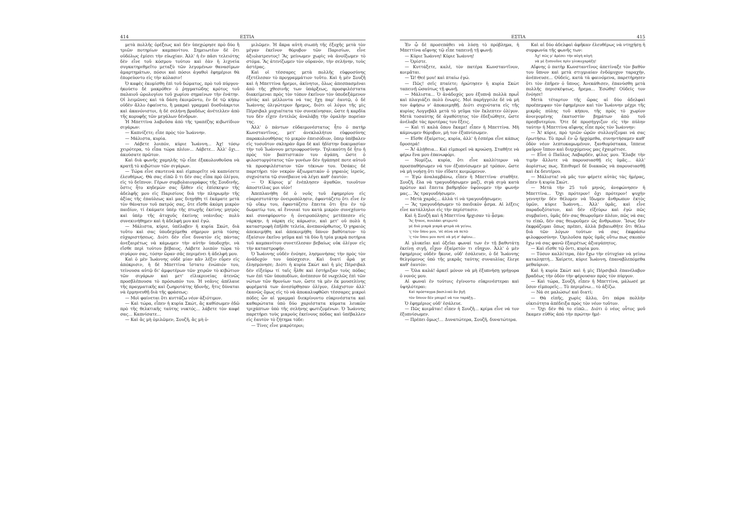414 ΕΣΤΙΑ
μετὰ πολλῆς ὀρέξεως καὶ δὲν ὑπεχώρησε πρὸ δύο ἢ τριῶν ποτηρίων καμπανίτου. Σημειωτέον δὲ ὅτι οὐδόλως ἐμίσει τὴν εὐωχίαν. Ἀλλ' ἡ ἐν πᾶσι τελειότης δὲν εἶνε τοῦ κόσμου τούτου καὶ ἐὰν ἡ λιχνεία συγκατηριθμεῖτο μεταξὺ τῶν λεγομένων θανασίμων ἁμαρτημάτων, πόσοι καὶ πόσοι ἀγαθοὶ ἐφημέριοι θὰ ἐπορεύοντο εἰς τὴν κόλασιν!
Ὁ καφὲς ἐκομίσθη ἐπὶ τοῦ δώματος, πρὸ τοῦ πύργου· ἠκούετο δὲ μακρόθεν ὁ ῥηγματώδης κρότος τοῦ παλαιοῦ ὡρολογίου τοῦ χωρίου σημαίνων τὴν ἐνάτην. Οἱ λειμῶνες καὶ τὰ δάση ἐκοιμῶντο, ἐν δὲ τῷ κήπῳ οὐδὲν ἄλλο ἐφαίνετο, ἢ μακραὶ γραμμαὶ δυσδιάκριτοι καὶ ἀκανόνιστοι, ἡ δὲ σελήνη βραδέως ἀνέτελλεν ἀπὸ τῆς κορυφῆς τῶν μεγάλων δένδρων.
Ἡ Μπεττίνα λαβοῦσα ἀπὸ τῆς τραπέζης κιβωτίδιον σιγάρων:
— Καπνίζετε; εἶπε πρὸς τὸν Ἰωάννην.
— Μάλιστα, κυρία.
— Λάβετε λοιπόν, κύριε Ἰωάννη... Ἀχ! τόσῳ χειρότερα, τὸ εἶπα τώρα πλέον... Λάβετε... Ἀλλ' ὄχι... ἀκούσατε πρῶτον.
Καὶ διὰ φωνῆς χαμηλῆς τῷ εἶπε ἐξακολουθοῦσα νὰ κρατῇ τὸ κιβώτιον τῶν σιγάρων.
— Τώρα εἶνε σκοτεινὰ καὶ εἰμπορεῖτε νὰ καπνίσετε ἐλευθέρως. Θὰ σας εἰπῶ ὅ τι δὲν σας εἶπα πρὸ ὀλίγου, εἰς τὸ δεῖπνον. Γέρων συμβολαιογράφος τῆς Σουδινῆς, ὅστις ἦτο κηδεμὼν σας ἦλθεν εἰς ἐπίσκεψιν τῆς ἀδελφῆς μου εἰς Παρισίους διὰ τὴν πληρωμὴν τῆς ἀξίας τῆς ἐπαύλεως καὶ μας διηγήθη τί ἐκάματε μετὰ τὸν θάνατον τοῦ πατρός σας, ὅτε εἴσθε ἀκόμη μικρὸν παιδίον, τί ἐκάματε ὑπὲρ τῆς πτωχῆς ἐκείνης μητρὸς καὶ ὑπὲρ τῆς ἀτυχοῦς ἐκείνης νεάνιδος· πολὺ συνεκινήθημεν καὶ ἡ ἀδελφή μου καὶ ἐγώ.
— Μάλιστα, κύριε, ὑπέλαβεν ἡ κυρία Σκώτ, διὰ τοῦτο καὶ σας ὑποδεχόμεθα σήμερον μετὰ τόσης εὐχαριστήσεως. Διότι δὲν εἶνε δυνατὸν εἰς πάντας ἀνεξαιρέτως νὰ κάμωμεν τὴν αὐτὴν ὑποδοχήν, νὰ εἴσθε περὶ τούτου βέβαιος. Λάβετε λοιπὸν τώρα τὸ σιγάρον σας, τόσην ὥραν σᾶς περιμένει ἡ ἀδελφή μου.
Καὶ ὁ μὲν Ἰωάννης οὐδὲ μίαν κἂν λέξιν εὗρεν εἰς ἀπόκρισιν, ἡ δὲ Μπεττίνα ἵστατο ἐνώπιόν του, τείνουσα αὐτῷ δι' ἀμφοτέρων τῶν χειρῶν τὸ κιβώτιον τῶν σιγάρων καὶ μετ' εἰλικρινείας ἀτενῶς προσβλέπουσα τὸ πρόσωπόν του. Ἡ νεᾶνις ἀπέλαυε τῆς πραγματικῆς καὶ ζωηροτάτης ἡδονῆς, ἥτις δύναται νὰ ἑρμηνευθῇ διὰ τῆς φράσεως:
— Μοὶ φαίνεται ὅτι κυττάζω νέον ἀξιότιμον.
— Καὶ τώρα, εἶπεν ἡ κυρία Σκώτ, ἂς καθίσωμεν ἐδῶ πρὸ τῆς θελκτικῆς ταύτης νυκτός... λάβετε τὸν καφέ σας... Καπνίσατε...
— Καὶ ἂς μὴ ὁμιλῶμεν, Σουζῆ, ἂς μὴ ὁ-
μιλῶμεν. Ἡ ἄκρα αὐτὴ σιωπὴ τῆς ἐξοχῆς μετὰ τὸν μέγαν ἐκεῖνον θόρυβον τῶν Παρισίων, εἶνε ἀξιολατρευτος! Ἂς μείνωμεν χωρὶς νὰ ἀνοίξωμεν τὸ στόμα. Ἂς ἀτενίζωμεν τὸν οὐρανόν, τὴν σελήνην, τοὺς ἀστέρας.
Καὶ οἱ τέσσαρες μετὰ πολλῆς εὐφροσύνης ἐξετέλεσαν τὸ προγραμμάτιον τοῦτο. Καὶ ἡ μὲν Σουζῆ καὶ ἡ Μπεττίνα ἤρεμοι, ἀκίνητοι, ὅλως ἀπεσπασμέναι ἀπὸ τῆς χθεσινῆς των ὑπάρξεως, προσφιλέστατα διακείμεναι πρὸς τὸν τόπον ἐκεῖνον τὸν ὑποδεξάμενον αὐτὰς καὶ μέλλοντα νά τας ἔχῃ παρ' ἑαυτῷ, ὁ δὲ Ἰωάννης ὀλιγώτερον ἤρεμος, διότι οἱ λόγοι τῆς μὶς Πέρσιβαλ μυχιαίτατα τὸν συνεκίνησαν, ὥστε ἡ καρδία του δὲν εἶχεν ἐντελῶς ἀναλάβῃ τὴν ὁμαλὴν πορείαν της.
Ἀλλ' ὁ πάντων εὐδαιμονέστατος ἦτο ὁ πατὴρ Κωνσταντῖνος, μετ' ἀνεκλαλήτου εὐφροσύνης παρακολουθήσας τὸ μικρὸν ἐπεισόδιον, ὅπερ ὑπέβαλεν εἰς τοσοῦτον σκληρὰν ἅμα δὲ καὶ ἡδίστην δοκιμασίαν τὴν τοῦ Ἰωάννου μετριοφροσύνην. Τηλικαύτη δὲ ἦτο ἡ πρὸς τὸν βαπτιστικόν του ἀγάπη, ὥστε ὁ φιλοστοργότατος τῶν γονέων δὲν ἠγάπησέ ποτε αὐτοῦ τὰ προσφιλέστατον τῶν τέκνων του. Ὁσάκις δὲ παρετήρει τὸν νεκρὸν ἀξιωματικὸν ὁ γηραιὸς ἱερεύς, συχνότατα τῷ συνέβαινε νὰ λέγει καθ' ἑαυτόν:
— Ὁ Κύριος μ' ἐνέπλησεν ἀγαθῶν, τοιοῦτον ἀποστείλας μοι υἱόν!
Ἀπεπλανήθη δὲ ὁ νοῦς τοῦ ἐφημερίου εἰς εὐαρεστοτάτην ὀνειροπόλησιν, ἐφαντάζετο ὅτι εἶνε ἐν τῷ οἴκῳ του, ἐφαντάζετο ἔπειτα ὅτι ἦτο ἐν τῷ δωματίῳ του, αἱ ἔννοιαί του κατὰ μικρὸν συνεχέοντο καὶ συνεφύροντο· ἡ ὀνειροπόλησις μετέπεσεν εἰς νάρκην, ἡ νάρκη εἰς κάρωσιν, καὶ μετ' οὐ πολὺ ἡ καταστροφὴ ἐπῆλθε τελεία, ἀνεπανόρθωτος. Ὁ γηραιὸς ἀπεκοιμήθη καὶ ἀπεκοιμήθη ὕπνον βαθύτατον· τὸ ἐξαίσιον ἐκεῖνο γεῦμα καὶ τὰ δύο ἢ τρία μικρὰ ποτήρια τοῦ καμπανίτου συνετέλεσαν βεβαίως οὐκ ὀλίγον εἰς τὴν καταστροφήν.
Ὁ Ἰωάννης οὐδὲν ἐνόησε, λησμονήσας τὴν πρὸς τὸν ἀνάδοχόν του ὑπόσχεσιν. Καὶ διατί ἆρά γε ἐλησμόνησε; Διότι ἡ κυρία Σκὼτ καὶ ἡ μὶς Πέρσιβαλ δὲν εἰξεύρω τί ταῖς ἦλθε καὶ ἐστήριξαν τοὺς πόδας των ἐπὶ τῶν ὑποποδίων, ἀνέπεσον δὲ νωχελῶς ἐπὶ τῶν νώτων τῶν θρονίων των, ὥστε τὰ μὲν ἐκ μουσελίνης φορέματά των ἀνεσύρθησαν ὀλίγον, ἐλάχιστον ἀλλ' ἐκανῶς ὅμως εἰς τὸ νὰ ἀποκαλυφθῶσι τέσσαρες μικροὶ πόδες ὧν αἱ γραμμαὶ διεκρίνοντο εὐκρινέστατα καὶ καθαρώτατα ὑπὸ δύο χαριέστατα κύματα λευκῶν τριχάπτων ὑπὸ τῆς σελήνης φωτιζομένων. Ὁ Ἰωάννης παρετήρει τοὺς μικροὺς ἐκείνους πόδας καὶ ὑπέβαλλεν εἰς ἑαυτὸν τὸ ζήτημα τόδε:
— Τίνες εἶνε μικρότεροι;
ΕΣΤΙΑ 415
Ἐν ᾧ δὲ προσεπάθει νὰ λύσῃ τὸ πρόβλημα, ἡ Μπεττίνα αἴφνης τῷ εἶπε ταπεινῇ τῇ φωνῇ:
— Κύριε Ἰωάννη! Κύριε Ἰωάννη!
— Ὁρίστε.
— Κυττάξετε, καλέ, τὸν πατέρα Κωνσταντῖνον, κοιμᾶται.
— Ὤ! Θεέ μου! καὶ πταίω ἐγώ.
— Πῶς! σεῖς πταίετε; ἠρώτησεν ἡ κυρία Σκὼτ ταπεινῇ ὡσαύτως τῇ φωνῇ.
— Μάλιστα... Ὁ ἀνάδοχός μου ἐξυπνᾷ πολλὰ πρωῒ καὶ πλαγιάζει πολὺ ἐνωρίς. Μοὶ παρήγγειλε δὲ νὰ μή τον ἀφήσω ν' ἀποκοιμηθῇ. Διότι συχνότατα εἰς τῆς κυρίας Λογγεβὰλ μετὰ τὸ γεῦμα τὸν ἔκλεπτεν ὀλίγον. Μετὰ τοσαύτης δὲ ἀγαθότητος τὸν ἐδεξιώθητε, ὥστε ἀνέλαβε τὰς προτέρας του ἕξεις.
— Καὶ τί καλὰ ὅπου ἔκαμε! εἶπεν ἡ Μπεττίνα. Μὴ κάμνωμεν θόρυβον, μή τον ἐξυπνίσωμεν.
— Εἴσθε ἐξαίρετος, κυρία, ἀλλ' ἡ ἑσπέρα εἶνε κάπως δροσερά!
— Ἄ! ἀλήθεια... Καὶ εἰμπορεῖ νὰ κρυώσῃ. Σταθῆτε νὰ φέρω ἕνα μου ἐπανωφόρι.
— Νομίζω, κυρία, ὅτι εἶνε καλλίτερον νὰ προσπαθήσωμεν νά τον ἐξυπνίσωμεν μὲ τρόπον, ὥστε νὰ μὴ νοήσῃ ὅτι τὸν εἴδατε κοιμώμενον.
— Ἐγὼ ἀναλαμβάνω, εἶπεν ἡ Μπεττίνα· σταθῆτε. Σουζῆ, ἔλα νὰ τραγουδήσωμεν μαζί, σιγὰ σιγὰ κατὰ πρῶτον καὶ ἔπειτα βαθμηδὸν ὑψόνομεν τὴν φωνήν μας... Ἂς τραγουδήσωμεν.
— Μετὰ χαρᾶς... ἀλλὰ τί νὰ τραγουδήσωμεν;
— Ἂς τραγουδήσωμεν τὸ παιδικὸν ᾆσμα. Αἱ λέξεις εἶνε κατάλληλοι εἰς τὴν περίστασιν.
Καὶ ἡ Σουζῆ καὶ ἡ Μπεττίνα ἤρχισαν τὸ ᾆσμα:
Ἂς ἤτανε, πουλάκι φτερωτό
μὲ δυὸ μικρὰ μικρὰ φτερὰ νὰ γείνω,
'ς τὸν ὕπνο μου, 'σὲ σένα νὰ πετῶ
'ς τὸν ὕπνο μου ποτὲ νὰ μή σ' ἀφίνω...
Αἱ γλυκεῖαι καὶ ὀξεῖαι φωναί των ἐν τῇ βαθυτάτῃ ἐκείνῃ σιγῇ, εἶχον ἐξαίρετόν τι εὔηχον. Ἀλλ' ὁ μὲν ἐφημέριος οὐδὲν ἤκουε, οὐδ' ἐσάλευεν, ὁ δὲ Ἰωάννης θελγόμενος ὑπὸ τῆς μικρᾶς ταύτης συναυλίας ἔλεγε καθ' ἑαυτόν:
— Ὅλα καλά! ἀρκεῖ μόνον νὰ μὴ ἐξυπνήσῃ γρήγορα ὁ νονός μου.
Αἱ φωναὶ ἐν τούτοις ἐγίνοντο εὐκρινέστεραι καὶ ὑψηλότεραι:
Καὶ πρόσταγμα βασιλικὸ ἂν βγῇ
τὸν ὕπνον δὲν μπορεῖ νά τον ταράξῃ...
Ὁ ἐφημέριος οὐδ' ἐσάλευε.
— Πῶς κοιμᾶται! εἶπεν ἡ Σουζῆ... κρίμα εἶνε νά τον ἐξυπνίσωμεν.
— Πρέπει ὅμως!... Δυνατώτερα, Σουζῆ, δυνατώτερα.
Καὶ αἱ δύο ἀδελφαὶ ἀφῆκαν ἐλευθέρως νὰ ντηχήσῃ ἡ συμφωνία τῆς φωνῆς των:
Ἀχ! πῶς μ' ἀρέσει τὴν αὐγὴ αὐγὴ
νὰ μὲ ξυπνοῦνε πρὶν γλυκοχαράξῃ!
Αἴφνης ὁ πατὴρ Κωνσταντῖνος ἀπετίναξε τὸν βαθύν του ὕπνον καὶ μετὰ στιγμιαίαν ἐνδόμυχον ταραχήν, ἀνέπνευσε... Οὐδείς, κατὰ τὰ φαινόμενα, παρετήρησεν ὅτι τὸν ἐπῆρεν ὁ ὕπνος. Ἀνεκάθισεν, ἐπανύσθη μετὰ πολλῆς περισκέψεως, ἤρεμα... Ἐσώθη! Οὐδείς τον ἐνόησε!
Μετὰ τέταρτον τῆς ὥρας αἱ δύο ἀδελφαὶ προέπεμψαν τὸν ἐφημέριον καὶ τὸν Ἰωάννην μέχρι τῆς μικρᾶς πύλης τοῦ κήπου, τῆς πρὸς τὸ χωρίον ἀνοιγομένης ἑκατοστὺν βημάτων ἀπὸ τοῦ πρεσβυτερίου. Ὅτε δὲ προσήγγιζον εἰς τὴν πύλην ταύτην ἡ Μπεττίνα αἴφνης εἶπε πρὸς τὸν Ἰωάννην:
— Ἄ! κύριε, πρὸ τριῶν ὡρῶν συλλογίζομαι νά σας ἐρωτήσω. Τὸ πρωῒ ἐν ᾧ ἠρχόμεθα, συνηντήσαμεν καθ' ὁδὸν νέον λεπτοκαμωμένον, ξανθομύστακα, ἵππευε μαῦρον ἵππον καὶ διερχόμενος μας ἐχαιρέτισε.
— Εἶνε ὁ Παῦλος Λαβαρδέν, φίλος μου. Ἔλαβε τὴν τιμὴν ἄλλοτε νὰ παρουσιασθῇ εἰς ὑμᾶς... ἀλλ' ἀορίστως πως. Ἐπιθυμεῖ δὲ διακαῶς νὰ παρουσιασθῇ καὶ ἐκ δευτέρου.
— Μάλιστα! νὰ μᾶς τον φέρετε αὐτὰς τὰς ἡμέρας, εἶπεν ἡ κυρία Σκώτ.
— Μετὰ τὴν 25 τοῦ μηνός, ἀνεφώνησεν ἡ Μπεττίνα... Ὄχι πρότερον! ὄχι πρότερον! ψυχὴν γεννητὴν δὲν θέλομεν νὰ ἴδωμεν ἄνθρωπον ἐκτὸς ὑμῶν, κύριε Ἰωάννη... Ἀλλ' ὑμᾶς, καὶ εἶνε παραδοξότατον, καὶ δὲν εἰξεύρω καὶ ἐγὼ πῶς συμβαίνει, ὑμᾶς δέν σας θεωροῦμεν πλέον, πῶς νά σας το εἰπῶ, δέν σας θεωροῦμεν ὡς ἄνθρωπον. Ἴσως δὲν ἐκφράζομαι ὅπως πρέπει, ἀλλὰ βεβαιωθῆτε ὅτι θέλω διὰ τῶν λόγων τούτων νά σας ἐκφράσω φιλοφροσύνην. Ὁμιλοῦσα πρὸς ὑμᾶς οὕτω πως σκοπὸν ἔχω νά σας φανῶ ἐξαιρέτως ἀξιαγάπητος.
— Καὶ εἴσθε τῷ ὄντι, κυρία μου.
— Τόσον καλλίτερα, ἐὰν ἔχω τὴν εὐτυχίαν νὰ γείνω καταληπτή... Χαίρετε, κύριε Ἰωάννη, ἐπαναβλεπόμεθα μεθαύριον.
Καὶ ἡ κυρία Σκὼτ καὶ ἡ μὶς Πέρσιβαλ ἐπανέλαβον βραδέως τὴν ὁδὸν τὴν φέρουσαν πρὸς τὸν πύργον.
— Καὶ τώρα, Σουζῆ, εἶπεν ἡ Μπεττίνα, μάλωσέ με ὅσον εἰμπορεῖς... Τὸ περιμένω... τὸ ἀξίζω.
— Νά σε μαλώσω! καὶ διατί;
— Θὰ εἰπῆς, χωρὶς ἄλλο, ὅτι πάρα πολλὴν οἰκειότητα ἀπέδειξα πρὸς τὸν νέον τοῦτον.
— Ὄχι δὲν θά το εἰπῶ... Διότι ὁ νέος οὗτος μοῦ ἔκαμεν εὐθὺς ἀπὸ τὴν πρώτην ἡμέ-